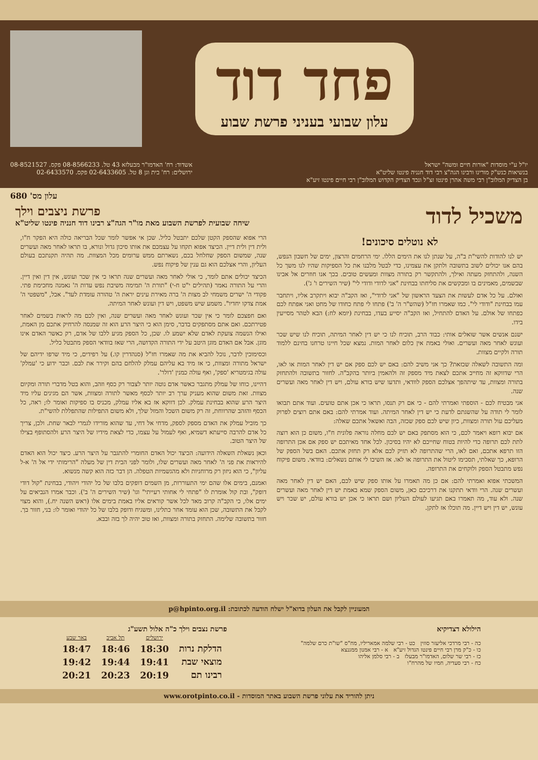פחד דוד
עלון שבועי בעניני פרשת שבוע
יו"ל ע"י מוסדות "אורות חיים ומשה" ישראל
בנשיאות כנש"ק מורינו ורבינו הגה"צ רבי דוד חנניה פינטו שליט"א
בן הצדיק המלוב"ן רבי משה אהרן פינטו זצ"ל ונכד הצדיק הקדוש המלוב"ן רבי חיים פינטו זיע"א
אשדוד: רח' האדמו"ר מבעלזא 43 טל. 08-8566233 פקס. 08-8521527
ירושלים: רח' בית וגן 8 טל. 02-6433605 פקס. 02-6433570
עלון מס' 680
משכיל לדוד
פרשת ניצבים וילך
שיחה שבועית לפרשת השבוע מאת מו"ר הגה"צ רבינו דוד חנניה פינטו שליט"א
לא נוטלים סיכונים!
יש לנו להודות להשי"ת ב"ה, על שנתן לנו את הימים הללו. ימי הרחמים והרצון, ימים של חשבון הנפש, בהם אנו יכולים לשוב בתשובה ולתקן את עצמינו, כדי לבטל מלבנו את כל הספיקות שהיו לנו משך כל השנה, ולהתחזק מעתה ואילך, ולהתקשר רק בתורה מצוות ומעשים טובים. בכך אנו חוזרים אל אבינו שבשמים, מאמינים בו ומבקשים את סליחתו בבחינת "אני לדודי ודודי לי" (שיר השירים ו' ג').
ואולם. על כל אדם לעשות את הצעד הראשון של "אני לדודי", ואז הקב"ה יבוא ויתקרב אליו, ויתחבר עמו בבחינת "ודודי לי". כמו שאמרו חז"ל (שהש"ר ה' ב') פתחו לי פתח כחודו של מחט ואני אפתח לכם כפתחו של אולם. על האדם להתחיל, ואז הקב"ה יסייע בעדו, בבחינת (יומא לח:) הבא לטהר מסייעין בידו.
ישנם אנשים אשר שואלים אותי: כבוד הרב, תוכיח לנו כי יש דין לאחר המיתה, תוכיח לנו שיש שכר ועונש לאחר מאה ועשרים. ואולי באמת אין כלום לאחר המות. נמצא שכל חיינו טרחנו בחינם ללמוד תורה ולקיים מצוות.
ומה התשובה לשאלה שכזאת? כך אני משיב להם: באם יש לכם ספק אם יש דין לאחר המות או לאו, הרי שדווקא זה מחייב אתכם לצאת מיד מספק זה ולהאמין ביותר בהקב"ה. לחזור בתשובה ולהתחזק בתורה ומצוות, עד שיתהפך אצלכם הספק לוודאי, ותדעו שיש בורא עולם, ויש דין לאחר מאה ועשרים שנה.
אני מבטיח לכם - הוספתי ואמרתי להם - כי אם רק תנסו, תראו כי אכן אתם טועים. ועוד אתם תבואו לומר לי תודה על שהשגתם לדעת כי יש דין לאחר המיתה. ועוד אמרתי להם: באם אתם רוצים לפרוק מעליכם עול תורה ומצוות, כיון שיש לכם ספק שכזה, הבה ואשאל אתכם שאלה:
אם יבוא רופא ויאמר לכם, כי הוא מסתפק באם יש לכם מחלה נוראה פלונית ח"ו, משום כן הוא רוצה לתת לכם תרופה כדי להיות בטוח שחייכם לא יהיו בסיכון. לכל אחד מאיתכם יש ספק אם אכן התרופה הזו תרפא אתכם, ואם לאו, הרי שהתרופה לא תזיק לכם אלא רק תחזק אתכם. האם בשל הספק של הרופא, כך שאלתי, תסכימו ליטול את התרופה או לאו. אז השיבו לי אותם נשאלים: בוודאי. משום פיקוח נפש מתבטל הספק ולוקחים את התרופה.
המשכתי אפוא ואמרתי להם: אם כן מה תאמרו על אותו ספק שיש לכם, האם יש דין לאחר מאה ועשרים שנה. הרי וודאי תתקנו את דרכיכם כאן, משום הספק שמא באמת יש דין לאחר מאה ועשרים שנה. ולא עוד, מה תאמרו באם תגיעו לעולם העליון ושם תראו כי אכן יש בורא עולם, יש שכר ויש עונש, יש דין ויש דיין. מה תוכלו אז לתקן.
הרי אפוא שהספק הקטן שלכם יתבטל כליל. שכן אי אפשר לומר שכל הבריאה כולה היא הפקר ח"ו, ולית דין ולית דיין. הכיצד אפוא תקחו על עצמכם את אותו סיכון גדול ונורא, בו תראו לאחר מאה ועשרים שנה, שמשום הספק שחלחל בכם, נשארתם ממש ערומים מכל המצוות. מה תהיה תקנתכם בעולם העליון, והרי אצלכם הוא גם ענין של פיקוח נפש.
הכיצד יכולים אתם לומר, כי אולי לאחר מאה ועשרים שנה תראו כי אין שכר ועונש, אין דין ואין דיין. והרי על התורה נאמר (תהילים י"ט ח-י) "תורת ה' תמימה משיבת נפש עדות ה' נאמנה מחכימת פתי. פקודי ה' ישרים משמחי לב מצות ה' ברה מאירת עינים יראת ה' טהורה עומדת לעד". אבל, "משפטי ה' אמת צדקו יחדיו". משמע שיש משפט, ויש דין ועונש לאחר המיתה.
ואם חפצכם לומר כי אין שכר ועונש לאחר מאה ועשרים שנה, ואין לכם מה לראות בשמים לאחר פטירתכם. ואם אתם מסתפקים בדבר, סימן הוא כי היצר הרע הוא זה שמנסה להרחיק אתכם מן האמת, ואילו הנשמה צועקת לאדם שלא ישמע לו. שכן, כל הספק מגיע ללבו של אדם, רק כאשר האדם אינו מוגן. אבל אם האדם מוגן היטב על ידי התורה הקדושה, הרי שאז בוודאי הספק מתבטל כליל.
וכסימוכין לדבר, נוכל להביא את מה שאמרו חז"ל (סנהדרין קו.) על רפידים, כי מיד שרפו ידיהם של ישראל מתורה ומצוות, כי אז מיד בא עליהם עמלק להלחם בהם וקירר את לבם. וכבר ידוע כי 'עמלק' עולה בגימטריא 'ספק', ואף עולה כמנין 'דולר'.
דהיינו, כוחו של עמלק מתגבר כאשר אדם נוטה יותר לצבור רק כסף וזהב, והוא בטל מדברי תורה ומקיום מצוות. זאת משום שהוא מעניק ערך רב יותר לכסף מאשר לתורה ומצוות, אשר הם מגינים עליו מיד היצר הרע שהוא בבחינת עמלק. לכן דווקא אז בא אליו עמלק, מכניס בו ספיקות ואומר לו; ראה, כל הכסף והזהב שהרווחת, זה רק משום השכל והמזל שלך, ולא משום התפילות שהתפללת להשי"ת.
כך מוביל עמלק את האדם מספק לספק, מדחי אל דחי, עד שהוא מורידו לגמרי לבאר שחת. ולכן, צריך כל אדם להרבה סייעתא דשמיא, ואף לעמול על עצמו, כדי לצאת מידיו של היצר הרע ולהסתופף בצילו של היצר הטוב.
וכאן נשאלת השאלה הידועה: הכיצד יכול האדם החומרי להתגבר על היצר הרע. כיצד יכול הוא האדם להיראות את פני ה' לאחר מאה ועשרים שלו, ולומר לפני הבית דין של מעלה "הרימותי ידי אל ה' א-ל עליון", כי הוא ניזון רק מרוחניות ולא מהגשמיות הטפלה. הן דבר כזה הוא קשה מנשוא.
ואמנם, בימים אלו שהם ימי התעוררות, מן השמים דופקים בלבו של כל יהודי ויהודי, בבחינת "קול דודי דופק", ובת קול אומרת לו "פתחי לי אחותי רעייתי" וגו' (שיר השירים ה' ב'). וכבר אמרו הנביאים על ימים אלו, כי הקב"ה קרוב מאד לכל אשר קוראים אליו באמת בימים אלו (ראש השנה יח.), והוא מצוי לקבל את התשובה, שכן הוא עומד אחר כתלינו, ומשגיח ודופק בלבו של כל יהודי ואומר לו: בני, חזור בך. חזור בתשובה שלימה. התחזק בתורה ומצוות, ואז טוב יהיה לך בזה ובבא.
המעוניין לקבל את העלון בדוא"ל ישלח הודעה לכתובת: p@hpinto.org.il
הילולא דצדיקיא
כה - רבי מרדכי אליעזר סוזין כט - רבי שלמה אמאריליו, מח"ס "שו"ת כרם שלמה"
כו - כ"ק מרן רבי חיים פינטו הגדול זיע"א א - רבי אמנון ממגנצא
כז - רבי שר שלום, האדמו"ר מבעלז ב - רבי סלמן אליהו
כח - רבי סעדיה, חמיו של מהרח"ו
פרשת נצבים וילך כ"ה אלול תשע"ג
| | ירושלים | תל אביב | באר שבע |
| --- | --- | --- | --- |
| הדלקת נרות | 18:30 | 18:46 | 18:47 |
| מוצאי שבת | 19:41 | 19:44 | 19:42 |
| רבינו תם | 20:19 | 20:23 | 20:21 |
ניתן להוריד את עלוני פרשת השבוע באתר המוסדות - www.orotpinto.co.il